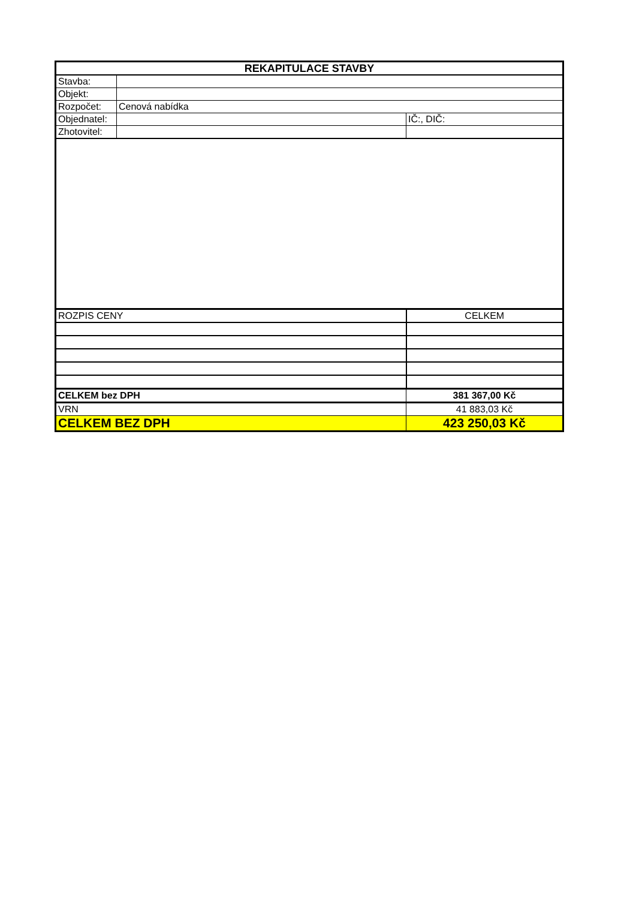| REKAPITULACE STAVBY | | |
| --- | --- | --- |
| Stavba: | | |
| Objekt: | | |
| Rozpočet: | Cenová nabídka | |
| Objednatel: | | IČ:, DIČ: |
| Zhotovitel: | | |
| ROZPIS CENY | | CELKEM |
| CELKEM bez DPH | | 381 367,00 Kč |
| VRN | | 41 883,03 Kč |
| CELKEM BEZ DPH | | 423 250,03 Kč |